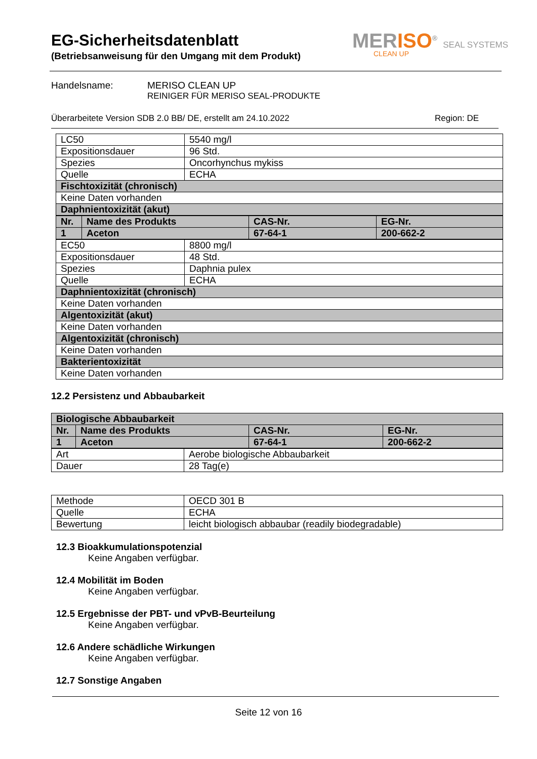EG-Sicherheitsdatenblatt
(Betriebsanweisung für den Umgang mit dem Produkt)
MERISO<sup>®</sup> SEAL SYSTEMS
CLEAN UP
Handelsname: MERISO CLEAN UP
REINIGER FÜR MERISO SEAL-PRODUKTE
Überarbeitete Version SDB 2.0 BB/ DE, erstellt am 24.10.2022 Region: DE
| LC50 | 5540 mg/l |
| Expositionsdauer | 96 Std. |
| Spezies | Oncorhynchus mykiss |
| Quelle | ECHA |
| Fischtoxizität (chronisch) | |
| Keine Daten vorhanden | |
| Daphnientoxizität (akut) | |
| Nr. | Name des Produkts | CAS-Nr. | EG-Nr. |
| 1 | Aceton | 67-64-1 | 200-662-2 |
| EC50 | 8800 mg/l |
| Expositionsdauer | 48 Std. |
| Spezies | Daphnia pulex |
| Quelle | ECHA |
| Daphnientoxizität (chronisch) | |
| Keine Daten vorhanden | |
| Algentoxizität (akut) | |
| Keine Daten vorhanden | |
| Algentoxizität (chronisch) | |
| Keine Daten vorhanden | |
| Bakterientoxizität | |
| Keine Daten vorhanden | |
12.2 Persistenz und Abbaubarkeit
| Biologische Abbaubarkeit | | | |
| Nr. | Name des Produkts | CAS-Nr. | EG-Nr. |
| 1 | Aceton | 67-64-1 | 200-662-2 |
| Art | Aerobe biologische Abbaubarkeit |
| Dauer | 28 Tag(e) |
| Methode | OECD 301 B |
| Quelle | ECHA |
| Bewertung | leicht biologisch abbaubar (readily biodegradable) |
12.3 Bioakkumulationspotenzial
Keine Angaben verfügbar.
12.4 Mobilität im Boden
Keine Angaben verfügbar.
12.5 Ergebnisse der PBT- und vPvB-Beurteilung
Keine Angaben verfügbar.
12.6 Andere schädliche Wirkungen
Keine Angaben verfügbar.
12.7 Sonstige Angaben
Seite 12 von 16